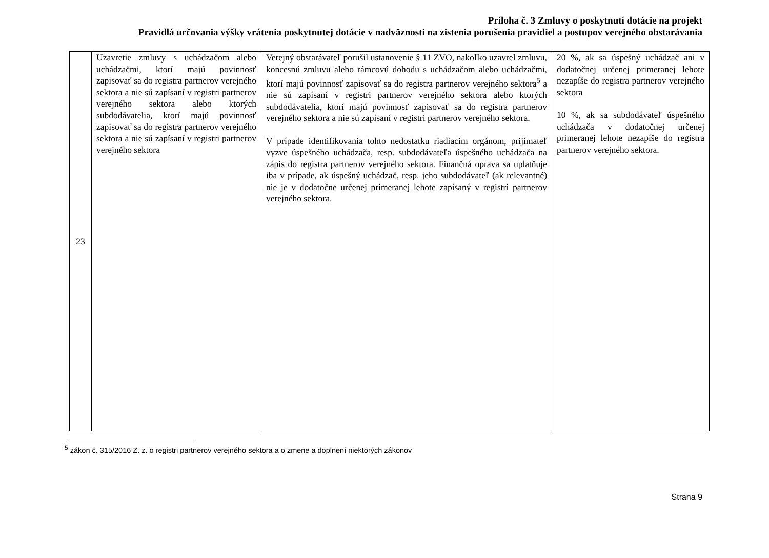Príloha č. 3 Zmluvy o poskytnutí dotácie na projekt
Pravidlá určovania výšky vrátenia poskytnutej dotácie v nadväznosti na zistenia porušenia pravidiel a postupov verejného obstarávania
| 23 | Uzavretie zmluvy s uchádzačom alebo uchádzačmi, ktorí majú povinnosť zapisovať sa do registra partnerov verejného sektora a nie sú zapísaní v registri partnerov verejného sektora alebo ktorých subdodávatelia, ktorí majú povinnosť zapisovať sa do registra partnerov verejného sektora a nie sú zapísaní v registri partnerov verejného sektora | Verejný obstarávateľ porušil ustanovenie § 11 ZVO, nakoľko uzavrel zmluvu, koncesnú zmluvu alebo rámcovú dohodu s uchádzačom alebo uchádzačmi, ktorí majú povinnosť zapisovať sa do registra partnerov verejného sektora<sup>5</sup> a nie sú zapísaní v registri partnerov verejného sektora alebo ktorých subdodávatelia, ktorí majú povinnosť zapisovať sa do registra partnerov verejného sektora a nie sú zapísaní v registri partnerov verejného sektora. V prípade identifikovania tohto nedostatku riadiacim orgánom, prijímateľ vyzve úspešného uchádzača, resp. subdodávateľa úspešného uchádzača na zápis do registra partnerov verejného sektora. Finančná oprava sa uplatňuje iba v prípade, ak úspešný uchádzač, resp. jeho subdodávateľ (ak relevantné) nie je v dodatočne určenej primeranej lehote zapísaný v registri partnerov verejného sektora. | 20 %, ak sa úspešný uchádzač ani v dodatočnej určenej primeranej lehote nezapíše do registra partnerov verejného sektora 10 %, ak sa subdodávateľ úspešného uchádzača v dodatočnej určenej primeranej lehote nezapíše do registra partnerov verejného sektora. |
<sup>5</sup> zákon č. 315/2016 Z. z. o registri partnerov verejného sektora a o zmene a doplnení niektorých zákonov
Strana 9